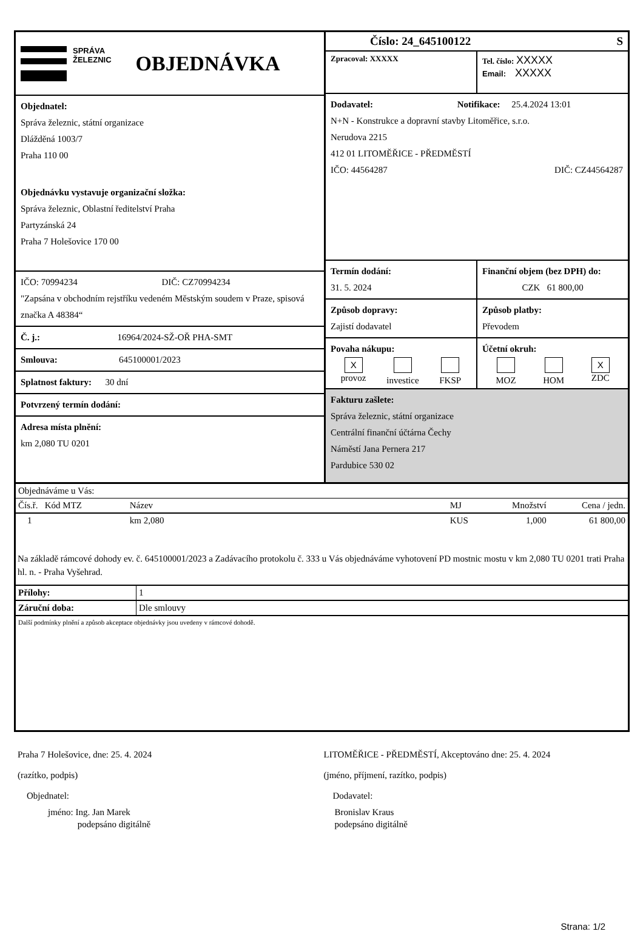SPRÁVA
ŽELEZNIC
OBJEDNÁVKA
Objednatel:
Správa železnic, státní organizace
Dlážděná 1003/7
Praha 110 00
Objednávku vystavuje organizační složka:
Správa železnic, Oblastní ředitelství Praha
Partyzánská 24
Praha 7 Holešovice 170 00
IČO: 70994234 DIČ: CZ70994234
"Zapsána v obchodním rejstříku vedeném Městským soudem v Praze, spisová značka A 48384“
Č. j.: 16964/2024-SŽ-OŘ PHA-SMT
Smlouva: 645100001/2023
Splatnost faktury: 30 dní
Potvrzený termín dodání:
Adresa místa plnění:
km 2,080 TU 0201
Číslo: 24_645100122 S
Zpracoval: XXXXX Tel. číslo: XXXXX
Email: XXXXX
Dodavatel: Notifikace: 25.4.2024 13:01
N+N - Konstrukce a dopravní stavby Litoměřice, s.r.o.
Nerudova 2215
412 01 LITOMĚŘICE - PŘEDMĚSTÍ
IČO: 44564287 DIČ: CZ44564287
Termín dodání:
31. 5. 2024
Finanční objem (bez DPH) do:
CZK 61 800,00
Způsob dopravy:
Zajistí dodavatel
Způsob platby:
Převodem
Povaha nákupu:
X
provoz
investice
FKSP
Účetní okruh:
MOZ
HOM
X
ZDC
Fakturu zašlete:
Správa železnic, státní organizace
Centrální finanční účtárna Čechy
Náměstí Jana Pernera 217
Pardubice 530 02
| Objednáváme u Vás: | | | | |
| Čís.ř. Kód MTZ | Název | MJ | Množství | Cena / jedn. |
| 1 | km 2,080 | KUS | 1,000 | 61 800,00 |
Na základě rámcové dohody ev. č. 645100001/2023 a Zadávacího protokolu č. 333 u Vás objednáváme vyhotovení PD mostnic mostu v km 2,080 TU 0201 trati Praha hl. n. - Praha Vyšehrad.
| Přílohy: | 1 |
| Záruční doba: | Dle smlouvy |
Další podmínky plnění a způsob akceptace objednávky jsou uvedeny v rámcové dohodě.
Praha 7 Holešovice, dne: 25. 4. 2024
(razítko, podpis)
Objednatel:
jméno: Ing. Jan Marek
podepsáno digitálně
LITOMĚŘICE - PŘEDMĚSTÍ, Akceptováno dne: 25. 4. 2024
(jméno, příjmení, razítko, podpis)
Dodavatel:
Bronislav Kraus
podepsáno digitálně
Strana: 1/2